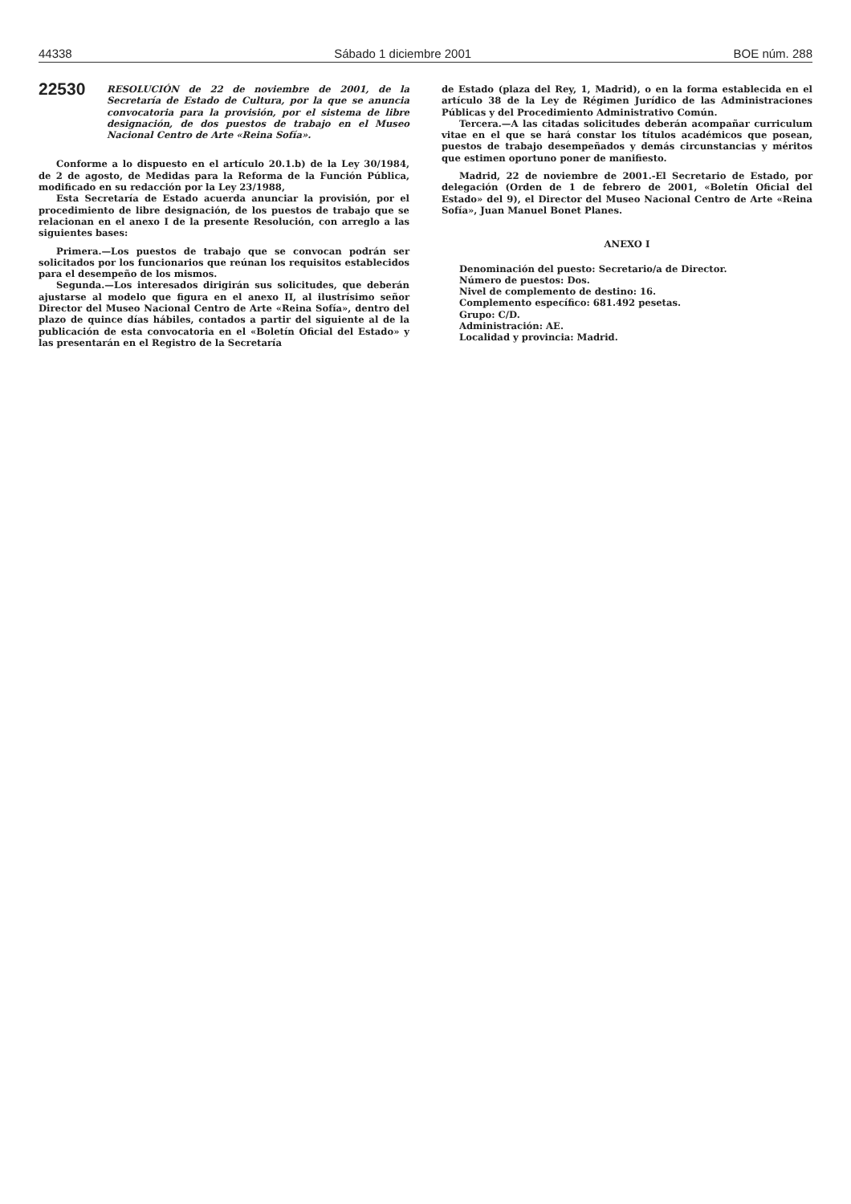44338 Sábado 1 diciembre 2001 BOE núm. 288
22530
RESOLUCIÓN de 22 de noviembre de 2001, de la Secretaría de Estado de Cultura, por la que se anuncia convocatoria para la provisión, por el sistema de libre designación, de dos puestos de trabajo en el Museo Nacional Centro de Arte «Reina Sofía».
Conforme a lo dispuesto en el artículo 20.1.b) de la Ley 30/1984, de 2 de agosto, de Medidas para la Reforma de la Función Pública, modificado en su redacción por la Ley 23/1988,
Esta Secretaría de Estado acuerda anunciar la provisión, por el procedimiento de libre designación, de los puestos de trabajo que se relacionan en el anexo I de la presente Resolución, con arreglo a las siguientes bases:
Primera.—Los puestos de trabajo que se convocan podrán ser solicitados por los funcionarios que reúnan los requisitos establecidos para el desempeño de los mismos.
Segunda.—Los interesados dirigirán sus solicitudes, que deberán ajustarse al modelo que figura en el anexo II, al ilustrísimo señor Director del Museo Nacional Centro de Arte «Reina Sofía», dentro del plazo de quince días hábiles, contados a partir del siguiente al de la publicación de esta convocatoria en el «Boletín Oficial del Estado» y las presentarán en el Registro de la Secretaría
de Estado (plaza del Rey, 1, Madrid), o en la forma establecida en el artículo 38 de la Ley de Régimen Jurídico de las Administraciones Públicas y del Procedimiento Administrativo Común.
Tercera.—A las citadas solicitudes deberán acompañar curriculum vitae en el que se hará constar los títulos académicos que posean, puestos de trabajo desempeñados y demás circunstancias y méritos que estimen oportuno poner de manifiesto.
Madrid, 22 de noviembre de 2001.-El Secretario de Estado, por delegación (Orden de 1 de febrero de 2001, «Boletín Oficial del Estado» del 9), el Director del Museo Nacional Centro de Arte «Reina Sofía», Juan Manuel Bonet Planes.
ANEXO I
Denominación del puesto: Secretario/a de Director.
Número de puestos: Dos.
Nivel de complemento de destino: 16.
Complemento específico: 681.492 pesetas.
Grupo: C/D.
Administración: AE.
Localidad y provincia: Madrid.